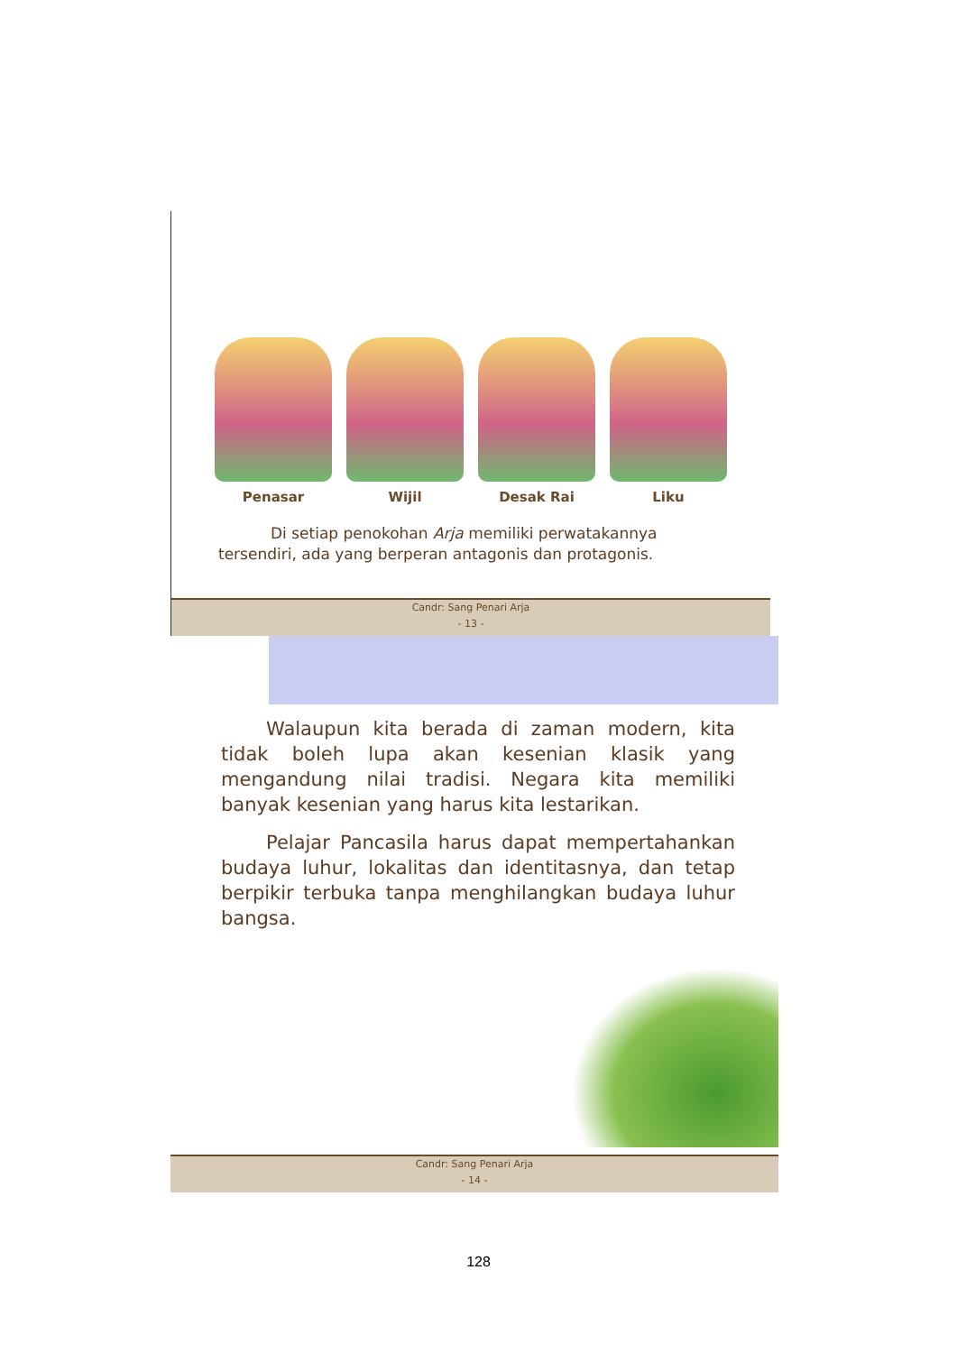Penasar Wijil Desak Rai Liku
Di setiap penokohan Arja memiliki perwatakannya tersendiri, ada yang berperan antagonis dan protagonis.
Candr: Sang Penari Arja
- 13 -
Walaupun kita berada di zaman modern, kita tidak boleh lupa akan kesenian klasik yang mengandung nilai tradisi. Negara kita memiliki banyak kesenian yang harus kita lestarikan.
Pelajar Pancasila harus dapat mempertahankan budaya luhur, lokalitas dan identitasnya, dan tetap berpikir terbuka tanpa menghilangkan budaya luhur bangsa.
Candr: Sang Penari Arja
- 14 -
128